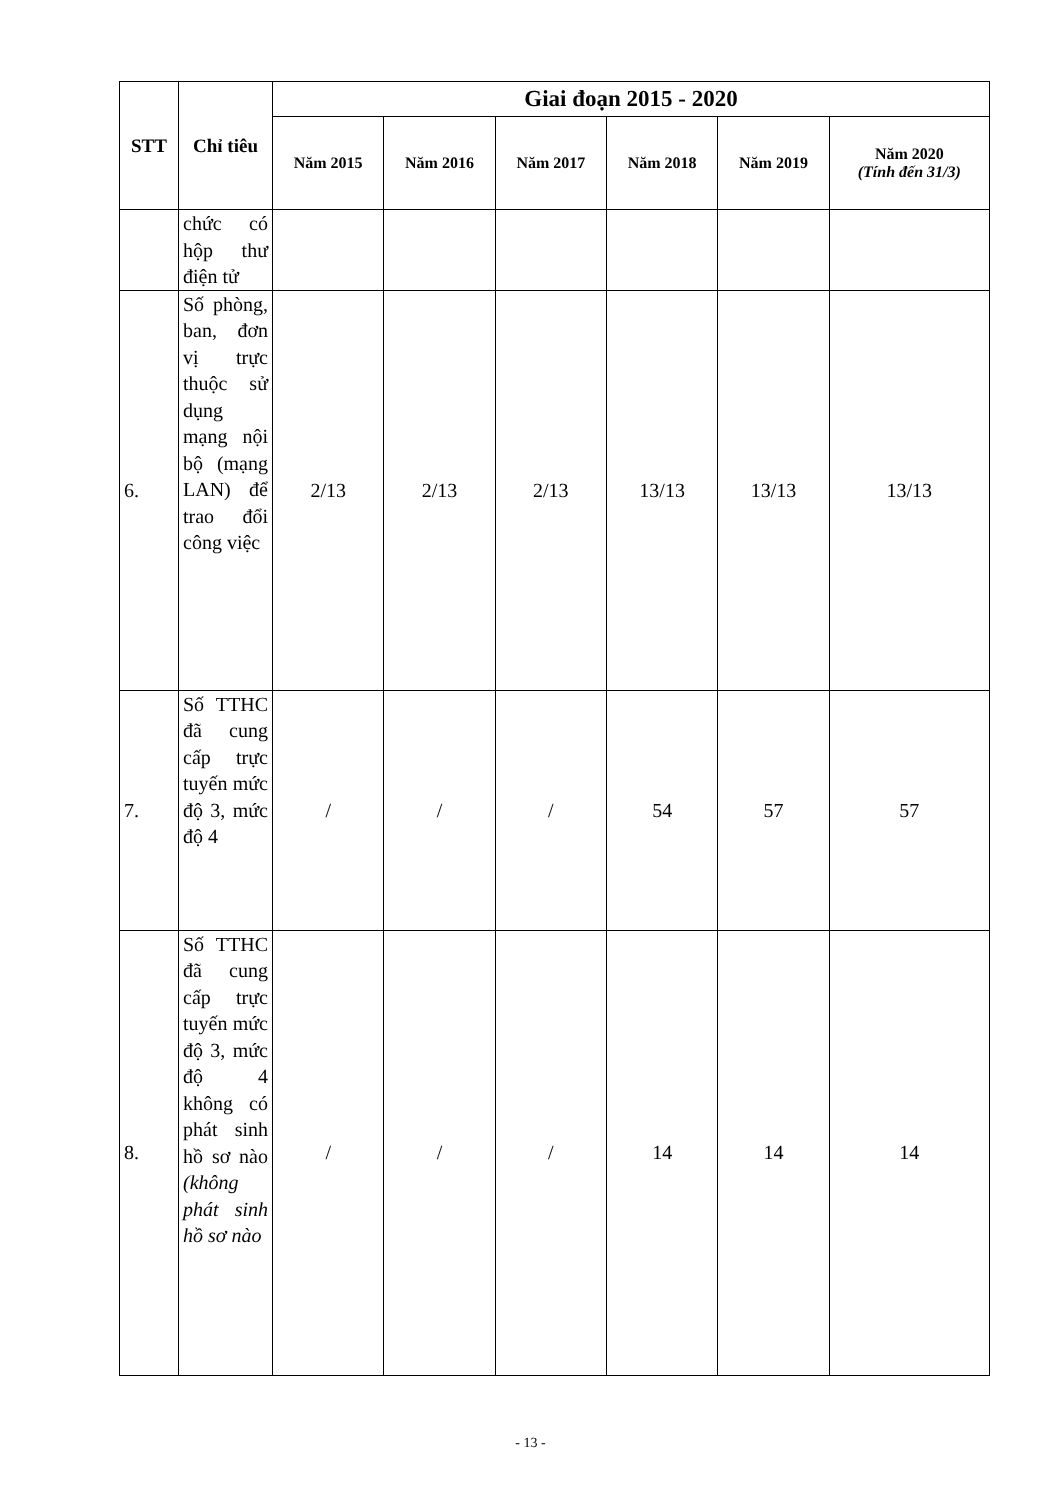| STT | Chỉ tiêu | Giai đoạn 2015 - 2020 | | | | | |
| --- | --- | --- | --- | --- | --- | --- | --- |
| | | Năm 2015 | Năm 2016 | Năm 2017 | Năm 2018 | Năm 2019 | Năm 2020 (Tính đến 31/3) |
| | chức có hộp thư điện tử | | | | | | |
| 6. | Số phòng, ban, đơn vị trực thuộc sử dụng mạng nội bộ (mạng LAN) để trao đổi công việc | 2/13 | 2/13 | 2/13 | 13/13 | 13/13 | 13/13 |
| 7. | Số TTHC đã cung cấp trực tuyến mức độ 3, mức độ 4 | / | / | / | 54 | 57 | 57 |
| 8. | Số TTHC đã cung cấp trực tuyến mức độ 3, mức độ 4 không có phát sinh hồ sơ nào (không phát sinh hồ sơ nào | / | / | / | 14 | 14 | 14 |
- 13 -